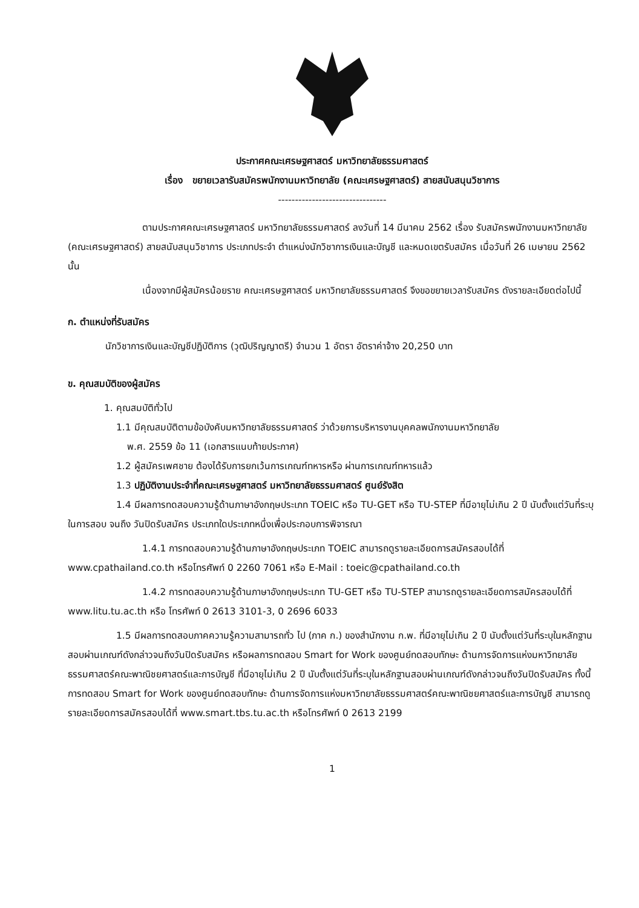ประกาศคณะเศรษฐศาสตร์ มหาวิทยาลัยธรรมศาสตร์
เรื่อง ขยายเวลารับสมัครพนักงานมหาวิทยาลัย (คณะเศรษฐศาสตร์) สายสนับสนุนวิชาการ
--------------------------------
ตามประกาศคณะเศรษฐศาสตร์ มหาวิทยาลัยธรรมศาสตร์ ลงวันที่ 14 มีนาคม 2562 เรื่อง รับสมัครพนักงานมหาวิทยาลัย (คณะเศรษฐศาสตร์) สายสนับสนุนวิชาการ ประเภทประจำ ตำแหน่งนักวิชาการเงินและบัญชี และหมดเขตรับสมัคร เมื่อวันที่ 26 เมษายน 2562 นั้น
เนื่องจากมีผู้สมัครน้อยราย คณะเศรษฐศาสตร์ มหาวิทยาลัยธรรมศาสตร์ จึงขอขยายเวลารับสมัคร ดังรายละเอียดต่อไปนี้
ก. ตำแหน่งที่รับสมัคร
นักวิชาการเงินและบัญชีปฏิบัติการ (วุฒิปริญญาตรี) จำนวน 1 อัตรา อัตราค่าจ้าง 20,250 บาท
ข. คุณสมบัติของผู้สมัคร
1. คุณสมบัติทั่วไป
1.1 มีคุณสมบัติตามข้อบังคับมหาวิทยาลัยธรรมศาสตร์ ว่าด้วยการบริหารงานบุคคลพนักงานมหาวิทยาลัย
พ.ศ. 2559 ข้อ 11 (เอกสารแนบท้ายประกาศ)
1.2 ผู้สมัครเพศชาย ต้องได้รับการยกเว้นการเกณฑ์ทหารหรือ ผ่านการเกณฑ์ทหารแล้ว
1.3 ปฏิบัติงานประจำที่คณะเศรษฐศาสตร์ มหาวิทยาลัยธรรมศาสตร์ ศูนย์รังสิต
1.4 มีผลการทดสอบความรู้ด้านภาษาอังกฤษประเภท TOEIC หรือ TU-GET หรือ TU-STEP ที่มีอายุไม่เกิน 2 ปี นับตั้งแต่วันที่ระบุในการสอบ จนถึง วันปิดรับสมัคร ประเภทใดประเภทหนึ่งเพื่อประกอบการพิจารณา
1.4.1 การทดสอบความรู้ด้านภาษาอังกฤษประเภท TOEIC สามารถดูรายละเอียดการสมัครสอบได้ที่ www.cpathailand.co.th หรือโทรศัพท์ 0 2260 7061 หรือ E-Mail : toeic@cpathailand.co.th
1.4.2 การทดสอบความรู้ด้านภาษาอังกฤษประเภท TU-GET หรือ TU-STEP สามารถดูรายละเอียดการสมัครสอบได้ที่ www.litu.tu.ac.th หรือ โทรศัพท์ 0 2613 3101-3, 0 2696 6033
1.5 มีผลการทดสอบภาคความรู้ความสามารถทั่ว ไป (ภาค ก.) ของสำนักงาน ก.พ. ที่มีอายุไม่เกิน 2 ปี นับตั้งแต่วันที่ระบุในหลักฐานสอบผ่านเกณฑ์ดังกล่าวจนถึงวันปิดรับสมัคร หรือผลการทดสอบ Smart for Work ของศูนย์ทดสอบทักษะ ด้านการจัดการแห่งมหาวิทยาลัยธรรมศาสตร์คณะพาณิชยศาสตร์และการบัญชี ที่มีอายุไม่เกิน 2 ปี นับตั้งแต่วันที่ระบุในหลักฐานสอบผ่านเกณฑ์ดังกล่าวจนถึงวันปิดรับสมัคร ทั้งนี้การทดสอบ Smart for Work ของศูนย์ทดสอบทักษะ ด้านการจัดการแห่งมหาวิทยาลัยธรรมศาสตร์คณะพาณิชยศาสตร์และการบัญชี สามารถดูรายละเอียดการสมัครสอบได้ที่ www.smart.tbs.tu.ac.th หรือโทรศัพท์ 0 2613 2199
1